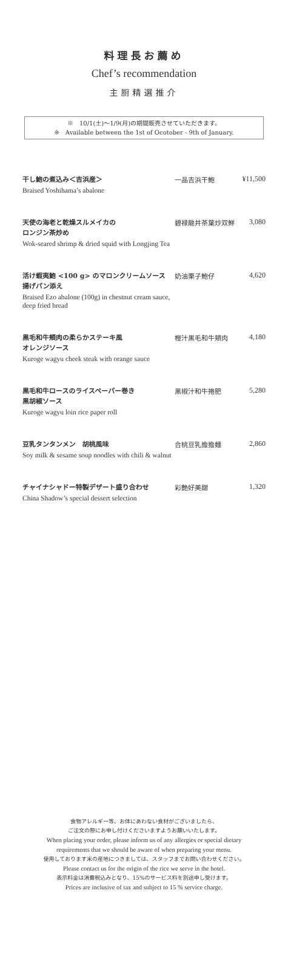料理長お薦め
Chef’s recommendation
主厨精選推介
※　10/1(土)～1/9(月)の期間販売させていただきます。
※　Available between the 1st of Ocotober - 9th of January.
干し鮑の煮込み＜吉浜産＞
Braised Yoshihama’s abalone
一品吉浜干鮑 ¥11,500
天使の海老と乾燥スルメイカの
ロンジン茶炒め
Wok-seared shrimp & dried squid with Longjing Tea
碧禄龍井茶葉炒双鮮 3,080
活け蝦夷鮑 <100 g> のマロンクリームソース
揚げパン添え
Braised Ezo abalone (100g) in chestnut cream sauce,
deep fried bread
奶油栗子鮑仔 4,620
黒毛和牛頬肉の柔らかステーキ風
オレンジソース
Kuroge wagyu cheek steak with orange sauce
橙汁黒毛和牛頬肉 4,180
黒毛和牛ロースのライスペーパー巻き
黒胡椒ソース
Kuroge wagyu loin rice paper roll
黒椒汁和牛捲肥 5,280
豆乳タンタンメン　胡桃風味
Soy milk & sesame soup noodles with chili & walnut
合桃豆乳擔擔麺 2,860
チャイナシャドー特製デザート盛り合わせ
China Shadow’s special dessert selection
彩艶好美甜 1,320
食物アレルギー等、お体にあわない食材がございましたら、
ご注文の際にお申し付けくださいますようお願いいたします。
When placing your order, please inform us of any allergies or special dietary
requirements that we should be aware of when preparing your menu.
使用しております米の産地につきましては、スタッフまでお問い合わせください。
Please contact us for the origin of the rice we serve in the hotel.
表示料金は消費税込みとなり、15%のサービス料を別途申し受けます。
Prices are inclusive of tax and subject to 15 % service charge.